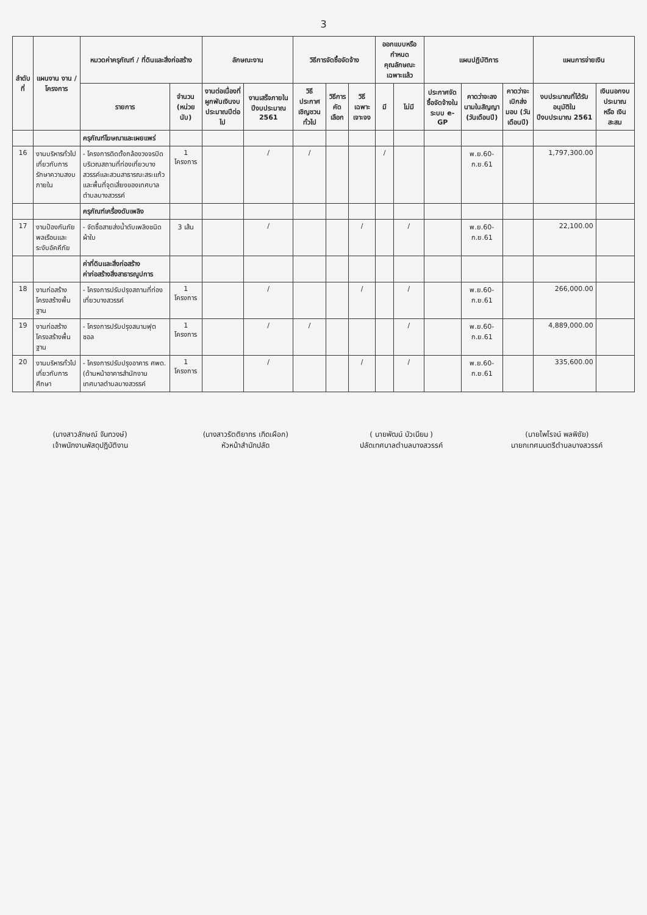3
| ลำดับที่ | แผนงาน งาน / โครงการ | หมวดค่าครุภัณฑ์ / ที่ดินและสิ่งก่อสร้าง | | ลักษณะงาน | | วิธีการจัดซื้อจัดจ้าง | | | ออกแบบหรือกำหนดคุณลักษณะเฉพาะแล้ว | | แผนปฏิบัติการ | | | แผนการจ่ายเงิน | |
| --- | --- | --- | --- | --- | --- | --- | --- | --- | --- | --- | --- | --- | --- | --- | --- |
| | | รายการ | จำนวน (หน่วยนับ) | งานต่อเนื่องที่ผูกพันเงินงบประมาณปีต่อไป | งานเสร็จภายในปีงบประมาณ 2561 | วิธีประกาศเชิญชวนทั่วไป | วิธีการคัดเลือก | วิธีเฉพาะเจาะจง | มี | ไม่มี | ประกาศจัดซื้อจัดจ้างในระบบ e-GP | คาดว่าจะลงนามในสัญญา (วันเดือนปี) | คาดว่าจะเบิกส่งมอบ (วันเดือนปี) | งบประมาณที่ได้รับอนุมัติในปีงบประมาณ 2561 | เงินนอกงบประมาณ หรือ เงินสะสม |
| | | ครุภัณฑ์โฆษณาและเผยแพร่ | | | | | | | | | | | | | |
| 16 | งานบริหารทั่วไปเกี่ยวกับการรักษาความสงบภายใน | - โครงการติดตั้งกล้องวงจรปิดบริเวณสถานที่ท่องเที่ยวบางสวรรค์และสวนสาธารณะสระแก้ว และพื้นที่จุดเสี่ยงของเทศบาลตำบลบางสวรรค์ | 1 โครงการ | | / | / | | | / | | | พ.ย.60-ก.ย.61 | | 1,797,300.00 | |
| | | ครุภัณฑ์เครื่องดับเพลิง | | | | | | | | | | | | | |
| 17 | งานป้องกันภัยพลเรือนและระงับอัคคีภัย | - จัดซื้อสายส่งน้ำดับเพลิงชนิดผ้าใบ | 3 เส้น | | / | | | / | | / | | พ.ย.60-ก.ย.61 | | 22,100.00 | |
| | | ค่าที่ดินและสิ่งก่อสร้าง ค่าก่อสร้างสิ่งสาธารณูปการ | | | | | | | | | | | | | |
| 18 | งานก่อสร้างโครงสร้างพื้นฐาน | - โครงการปรับปรุงสถานที่ท่องเที่ยวบางสวรรค์ | 1 โครงการ | | / | | | / | | / | | พ.ย.60-ก.ย.61 | | 266,000.00 | |
| 19 | งานก่อสร้างโครงสร้างพื้นฐาน | - โครงการปรับปรุงสนามฟุตซอล | 1 โครงการ | | / | / | | | | / | | พ.ย.60-ก.ย.61 | | 4,889,000.00 | |
| 20 | งานบริหารทั่วไปเกี่ยวกับการศึกษา | - โครงการปรับปรุงอาคาร ศพด.(ด้านหน้าอาคารสำนักงานเทศบาลตำบลบางสวรรค์ | 1 โครงการ | | / | | | / | | / | | พ.ย.60-ก.ย.61 | | 335,600.00 | |
(นางสาวลักษณ์ จันทวงษ์)
เจ้าพนักงานพัสดุปฏิบัติงาน
(นางสาวรัตติยากร เกิดเผือก)
หัวหน้าสำนักปลัด
( นายพัฒน์ บัวเนียม )
ปลัดเทศบาลตำบลบางสวรรค์
(นายไพโรจน์ พลพิชัย)
นายกเทศมนตรีตำบลบางสวรรค์